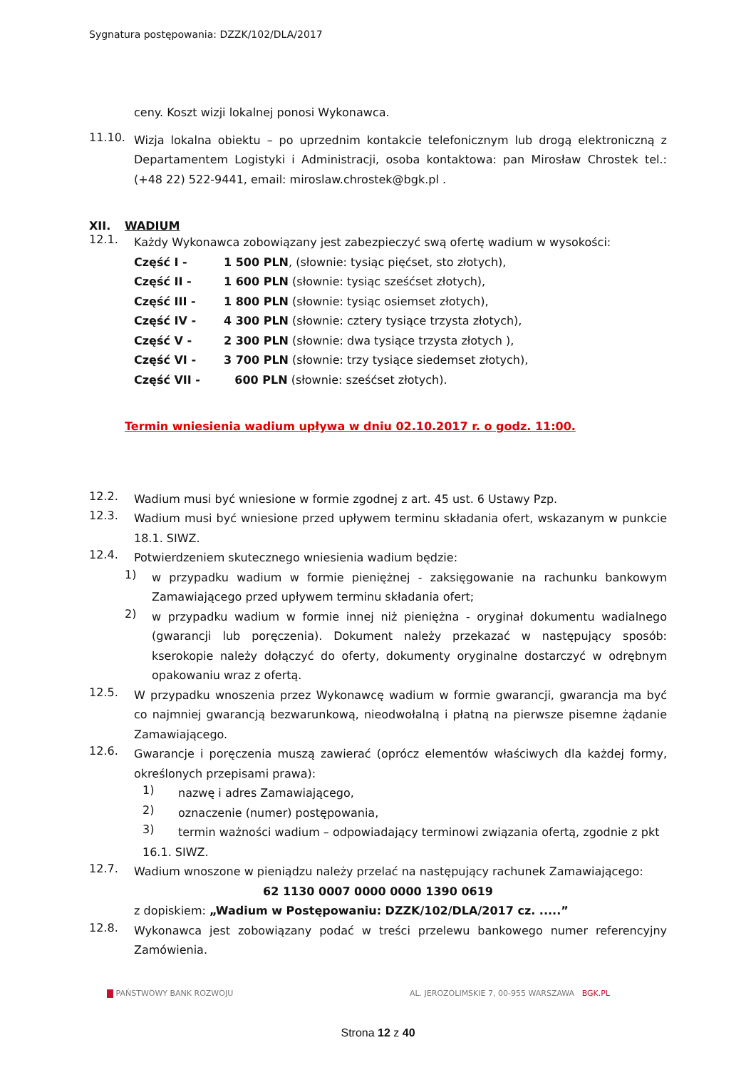Sygnatura postępowania: DZZK/102/DLA/2017
ceny. Koszt wizji lokalnej ponosi Wykonawca.
11.10.
Wizja lokalna obiektu – po uprzednim kontakcie telefonicznym lub drogą elektroniczną z Departamentem Logistyki i Administracji, osoba kontaktowa: pan Mirosław Chrostek tel.: (+48 22) 522-9441, email: miroslaw.chrostek@bgk.pl .
XII. WADIUM
12.1.
Każdy Wykonawca zobowiązany jest zabezpieczyć swą ofertę wadium w wysokości:
| Część I - | 1 500 PLN , (słownie: tysiąc pięćset, sto złotych), |
| Część II - | 1 600 PLN (słownie: tysiąc sześćset złotych), |
| Część III - | 1 800 PLN (słownie: tysiąc osiemset złotych), |
| Część IV - | 4 300 PLN (słownie: cztery tysiące trzysta złotych), |
| Część V - | 2 300 PLN (słownie: dwa tysiące trzysta złotych ), |
| Część VI - | 3 700 PLN (słownie: trzy tysiące siedemset złotych), |
| Część VII - | 600 PLN (słownie: sześćset złotych). |
Termin wniesienia wadium upływa w dniu 02.10.2017 r. o godz. 11:00.
12.2.
Wadium musi być wniesione w formie zgodnej z art. 45 ust. 6 Ustawy Pzp.
12.3.
Wadium musi być wniesione przed upływem terminu składania ofert, wskazanym w punkcie 18.1. SIWZ.
12.4.
Potwierdzeniem skutecznego wniesienia wadium będzie:
1)
w przypadku wadium w formie pieniężnej - zaksięgowanie na rachunku bankowym Zamawiającego przed upływem terminu składania ofert;
2)
w przypadku wadium w formie innej niż pieniężna - oryginał dokumentu wadialnego (gwarancji lub poręczenia). Dokument należy przekazać w następujący sposób: kserokopie należy dołączyć do oferty, dokumenty oryginalne dostarczyć w odrębnym opakowaniu wraz z ofertą.
12.5.
W przypadku wnoszenia przez Wykonawcę wadium w formie gwarancji, gwarancja ma być co najmniej gwarancją bezwarunkową, nieodwołalną i płatną na pierwsze pisemne żądanie Zamawiającego.
12.6.
Gwarancje i poręczenia muszą zawierać (oprócz elementów właściwych dla każdej formy, określonych przepisami prawa):
1)
nazwę i adres Zamawiającego,
2)
oznaczenie (numer) postępowania,
3)
termin ważności wadium – odpowiadający terminowi związania ofertą, zgodnie z pkt
16.1. SIWZ.
12.7.
Wadium wnoszone w pieniądzu należy przelać na następujący rachunek Zamawiającego:
62 1130 0007 0000 0000 1390 0619
z dopiskiem: „Wadium w Postępowaniu: DZZK/102/DLA/2017 cz. .....”
12.8.
Wykonawca jest zobowiązany podać w treści przelewu bankowego numer referencyjny Zamówienia.
PAŃSTWOWY BANK ROZWOJU AL. JEROZOLIMSKIE 7, 00-955 WARSZAWA BGK.PL
Strona 12 z 40